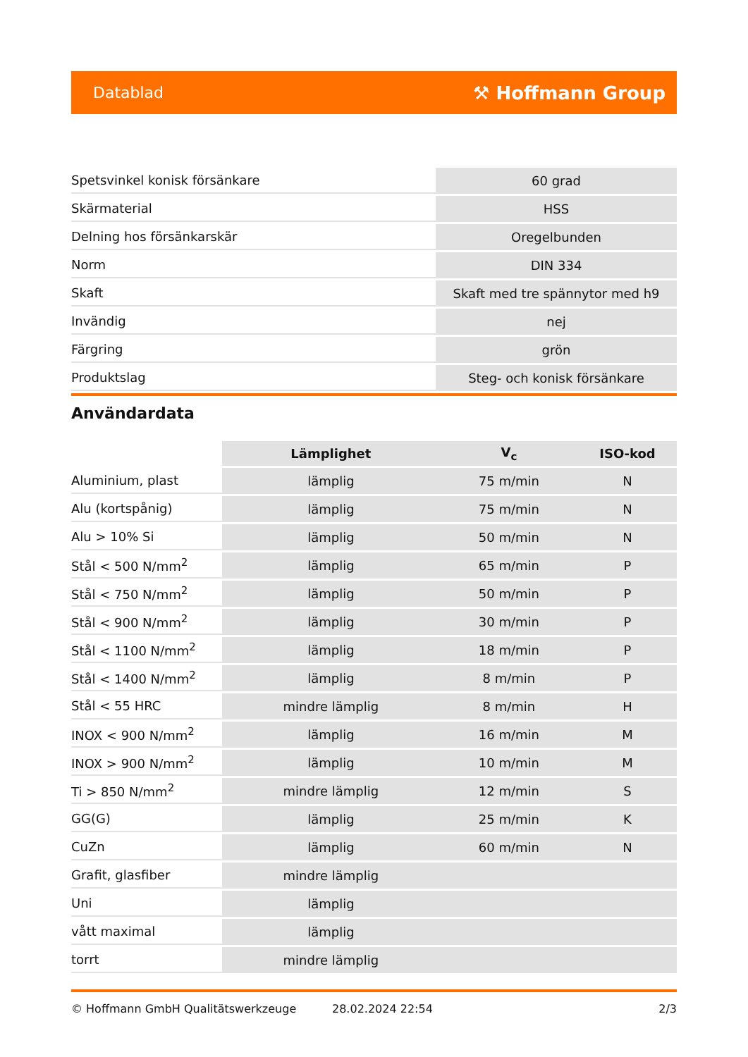Datablad ⚒ Hoffmann Group
| Spetsvinkel konisk försänkare | 60 grad |
| Skärmaterial | HSS |
| Delning hos försänkarskär | Oregelbunden |
| Norm | DIN 334 |
| Skaft | Skaft med tre spännytor med h9 |
| Invändig | nej |
| Färgring | grön |
| Produktslag | Steg- och konisk försänkare |
Användardata
| | Lämplighet | V<sub>c</sub> | ISO-kod |
| --- | --- | --- | --- |
| Aluminium, plast | lämplig | 75 m/min | N |
| Alu (kortspånig) | lämplig | 75 m/min | N |
| Alu > 10% Si | lämplig | 50 m/min | N |
| Stål < 500 N/mm<sup>2</sup> | lämplig | 65 m/min | P |
| Stål < 750 N/mm<sup>2</sup> | lämplig | 50 m/min | P |
| Stål < 900 N/mm<sup>2</sup> | lämplig | 30 m/min | P |
| Stål < 1100 N/mm<sup>2</sup> | lämplig | 18 m/min | P |
| Stål < 1400 N/mm<sup>2</sup> | lämplig | 8 m/min | P |
| Stål < 55 HRC | mindre lämplig | 8 m/min | H |
| INOX < 900 N/mm<sup>2</sup> | lämplig | 16 m/min | M |
| INOX > 900 N/mm<sup>2</sup> | lämplig | 10 m/min | M |
| Ti > 850 N/mm<sup>2</sup> | mindre lämplig | 12 m/min | S |
| GG(G) | lämplig | 25 m/min | K |
| CuZn | lämplig | 60 m/min | N |
| Grafit, glasfiber | mindre lämplig | | |
| Uni | lämplig | | |
| vått maximal | lämplig | | |
| torrt | mindre lämplig | | |
© Hoffmann GmbH Qualitätswerkzeuge 28.02.2024 22:54 2/3